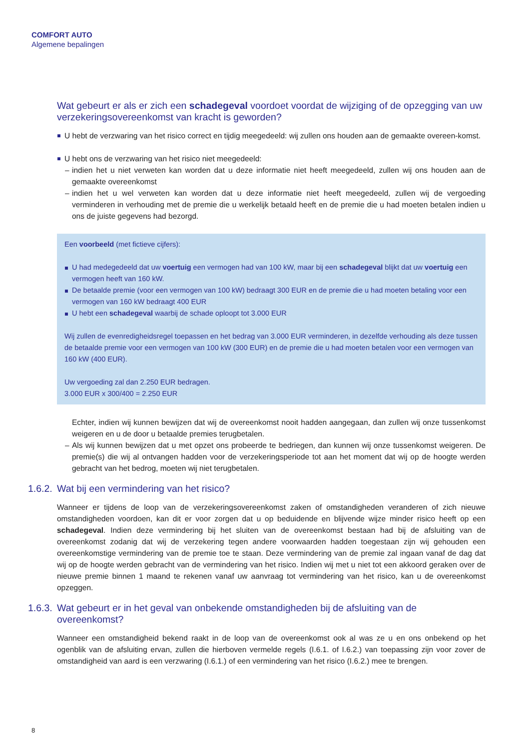COMFORT AUTO
Algemene bepalingen
Wat gebeurt er als er zich een schadegeval voordoet voordat de wijziging of de opzegging van uw verzekeringsovereenkomst van kracht is geworden?
U hebt de verzwaring van het risico correct en tijdig meegedeeld: wij zullen ons houden aan de gemaakte overeen-komst.
U hebt ons de verzwaring van het risico niet meegedeeld:
– indien het u niet verweten kan worden dat u deze informatie niet heeft meegedeeld, zullen wij ons houden aan de gemaakte overeenkomst
– indien het u wel verweten kan worden dat u deze informatie niet heeft meegedeeld, zullen wij de vergoeding verminderen in verhouding met de premie die u werkelijk betaald heeft en de premie die u had moeten betalen indien u ons de juiste gegevens had bezorgd.
Een voorbeeld (met fictieve cijfers):
U had medegedeeld dat uw voertuig een vermogen had van 100 kW, maar bij een schadegeval blijkt dat uw voertuig een vermogen heeft van 160 kW.
De betaalde premie (voor een vermogen van 100 kW) bedraagt 300 EUR en de premie die u had moeten betaling voor een vermogen van 160 kW bedraagt 400 EUR
U hebt een schadegeval waarbij de schade oploopt tot 3.000 EUR
Wij zullen de evenredigheidsregel toepassen en het bedrag van 3.000 EUR verminderen, in dezelfde verhouding als deze tussen de betaalde premie voor een vermogen van 100 kW (300 EUR) en de premie die u had moeten betalen voor een vermogen van 160 kW (400 EUR).
Uw vergoeding zal dan 2.250 EUR bedragen.
3.000 EUR x 300/400 = 2.250 EUR
Echter, indien wij kunnen bewijzen dat wij de overeenkomst nooit hadden aangegaan, dan zullen wij onze tussenkomst weigeren en u de door u betaalde premies terugbetalen.
– Als wij kunnen bewijzen dat u met opzet ons probeerde te bedriegen, dan kunnen wij onze tussenkomst weigeren. De premie(s) die wij al ontvangen hadden voor de verzekeringsperiode tot aan het moment dat wij op de hoogte werden gebracht van het bedrog, moeten wij niet terugbetalen.
1.6.2.
Wat bij een vermindering van het risico?
Wanneer er tijdens de loop van de verzekeringsovereenkomst zaken of omstandigheden veranderen of zich nieuwe omstandigheden voordoen, kan dit er voor zorgen dat u op beduidende en blijvende wijze minder risico heeft op een schadegeval. Indien deze vermindering bij het sluiten van de overeenkomst bestaan had bij de afsluiting van de overeenkomst zodanig dat wij de verzekering tegen andere voorwaarden hadden toegestaan zijn wij gehouden een overeenkomstige vermindering van de premie toe te staan. Deze vermindering van de premie zal ingaan vanaf de dag dat wij op de hoogte werden gebracht van de vermindering van het risico. Indien wij met u niet tot een akkoord geraken over de nieuwe premie binnen 1 maand te rekenen vanaf uw aanvraag tot vermindering van het risico, kan u de overeenkomst opzeggen.
1.6.3.
Wat gebeurt er in het geval van onbekende omstandigheden bij de afsluiting van de
overeenkomst?
Wanneer een omstandigheid bekend raakt in de loop van de overeenkomst ook al was ze u en ons onbekend op het ogenblik van de afsluiting ervan, zullen die hierboven vermelde regels (I.6.1. of I.6.2.) van toepassing zijn voor zover de omstandigheid van aard is een verzwaring (I.6.1.) of een vermindering van het risico (I.6.2.) mee te brengen.
8